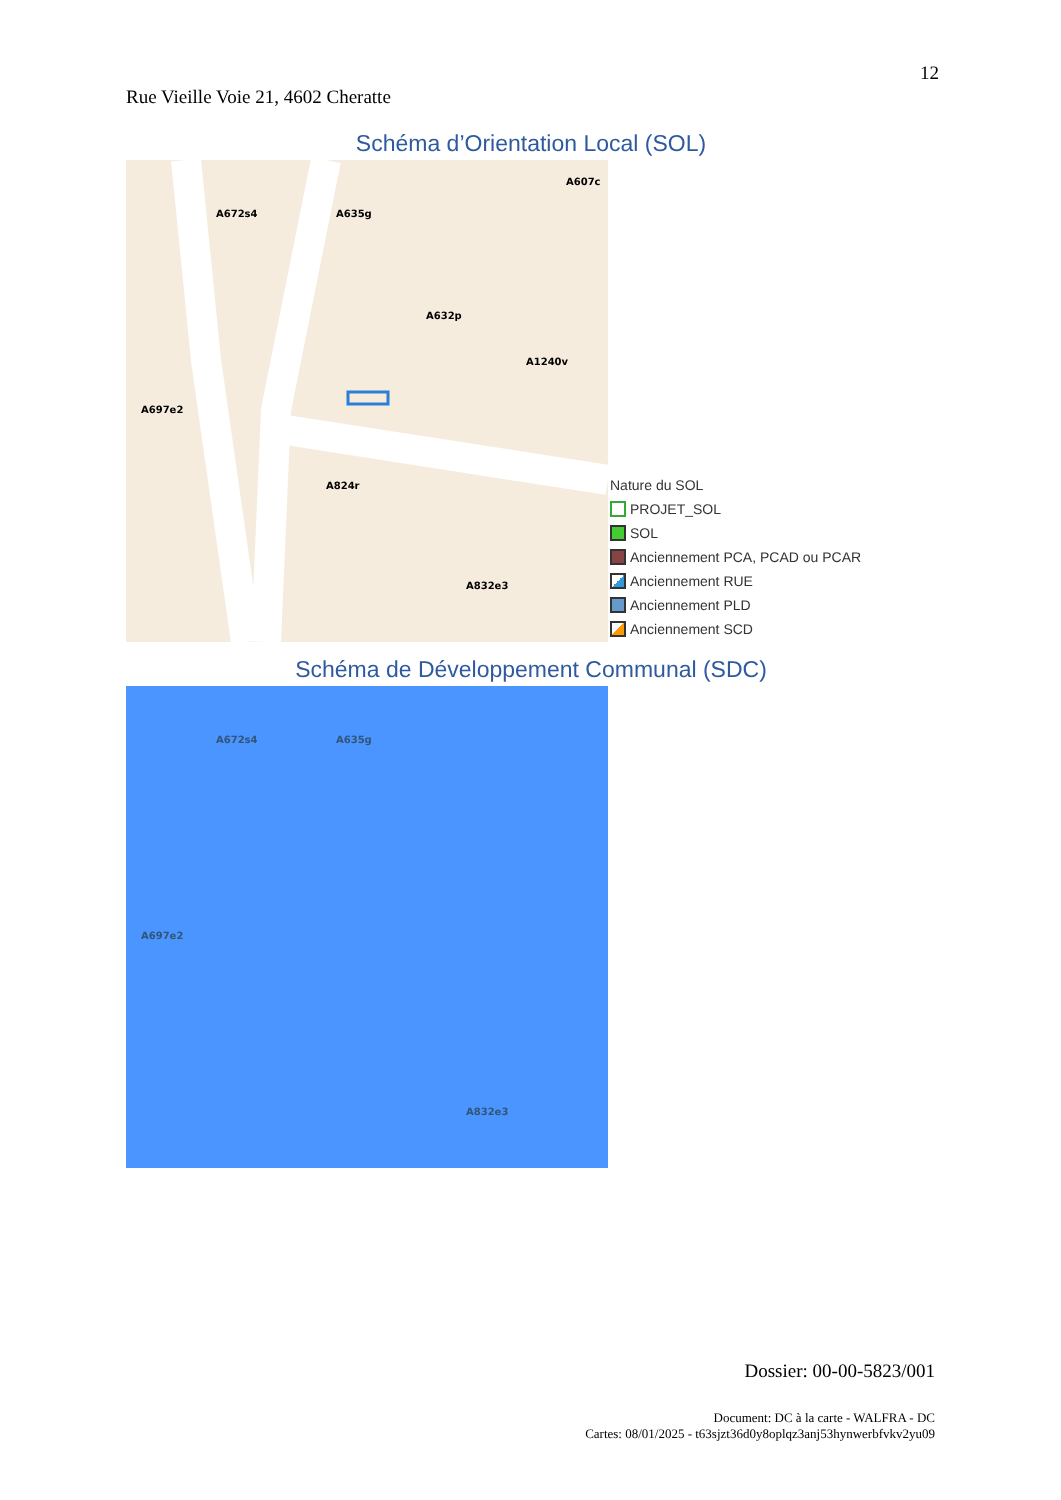12
Rue Vieille Voie 21, 4602 Cheratte
Schéma d’Orientation Local (SOL)
A672s4 A635g
A607c
A632p
A1240v
A697e2
A824r
A832e3
Nature du SOL
PROJET_SOL
SOL
Anciennement PCA, PCAD ou PCAR
Anciennement RUE
Anciennement PLD
Anciennement SCD
Schéma de Développement Communal (SDC)
A672s4 A635g
A697e2
A832e3
Dossier: 00-00-5823/001
Document: DC à la carte - WALFRA - DC
Cartes: 08/01/2025 - t63sjzt36d0y8oplqz3anj53hynwerbfvkv2yu09